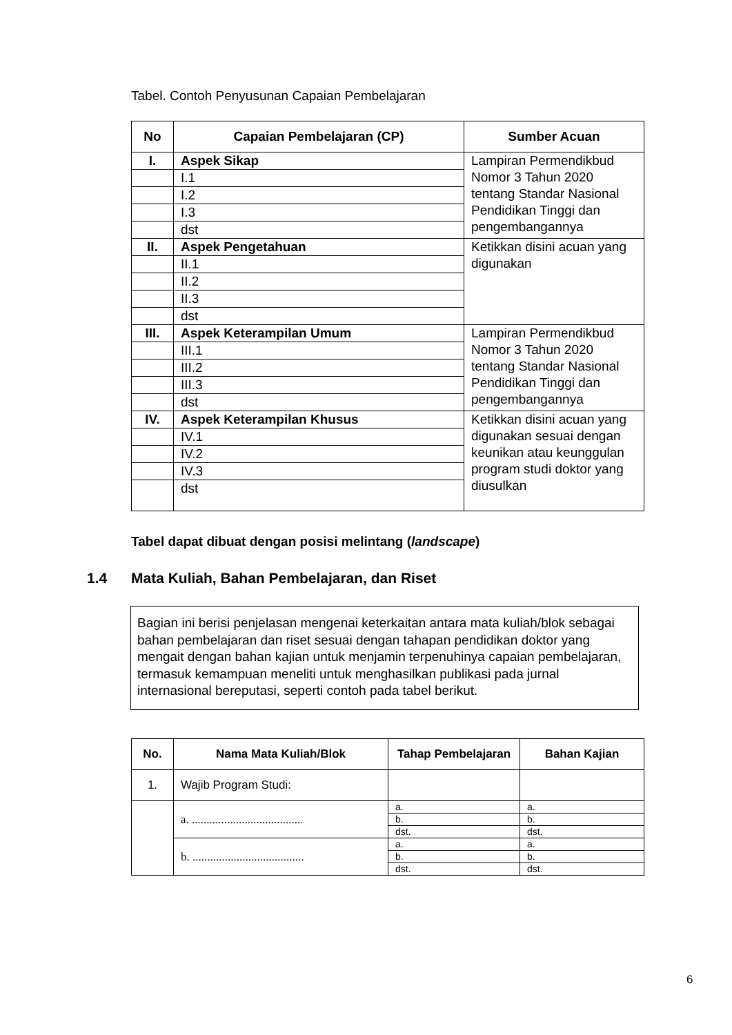Tabel. Contoh Penyusunan Capaian Pembelajaran
| No | Capaian Pembelajaran (CP) | Sumber Acuan |
| --- | --- | --- |
| I. | Aspek Sikap | Lampiran Permendikbud Nomor 3 Tahun 2020 tentang Standar Nasional Pendidikan Tinggi dan pengembangannya |
| | I.1 | |
| | I.2 | |
| | I.3 | |
| | dst | |
| II. | Aspek Pengetahuan | Ketikkan disini acuan yang digunakan |
| | II.1 | |
| | II.2 | |
| | II.3 | |
| | dst | |
| III. | Aspek Keterampilan Umum | Lampiran Permendikbud Nomor 3 Tahun 2020 tentang Standar Nasional Pendidikan Tinggi dan pengembangannya |
| | III.1 | |
| | III.2 | |
| | III.3 | |
| | dst | |
| IV. | Aspek Keterampilan Khusus | Ketikkan disini acuan yang digunakan sesuai dengan keunikan atau keunggulan program studi doktor yang diusulkan |
| | IV.1 | |
| | IV.2 | |
| | IV.3 | |
| | dst | |
Tabel dapat dibuat dengan posisi melintang (landscape)
1.4 Mata Kuliah, Bahan Pembelajaran, dan Riset
Bagian ini berisi penjelasan mengenai keterkaitan antara mata kuliah/blok sebagai bahan pembelajaran dan riset sesuai dengan tahapan pendidikan doktor yang mengait dengan bahan kajian untuk menjamin terpenuhinya capaian pembelajaran, termasuk kemampuan meneliti untuk menghasilkan publikasi pada jurnal internasional bereputasi, seperti contoh pada tabel berikut.
| No. | Nama Mata Kuliah/Blok | Tahap Pembelajaran | Bahan Kajian |
| --- | --- | --- | --- |
| 1. | Wajib Program Studi: | | |
| | a. ...................................... | a. | a. |
| | | b. | b. |
| | | dst. | dst. |
| | b. ...................................... | a. | a. |
| | | b. | b. |
| | | dst. | dst. |
6